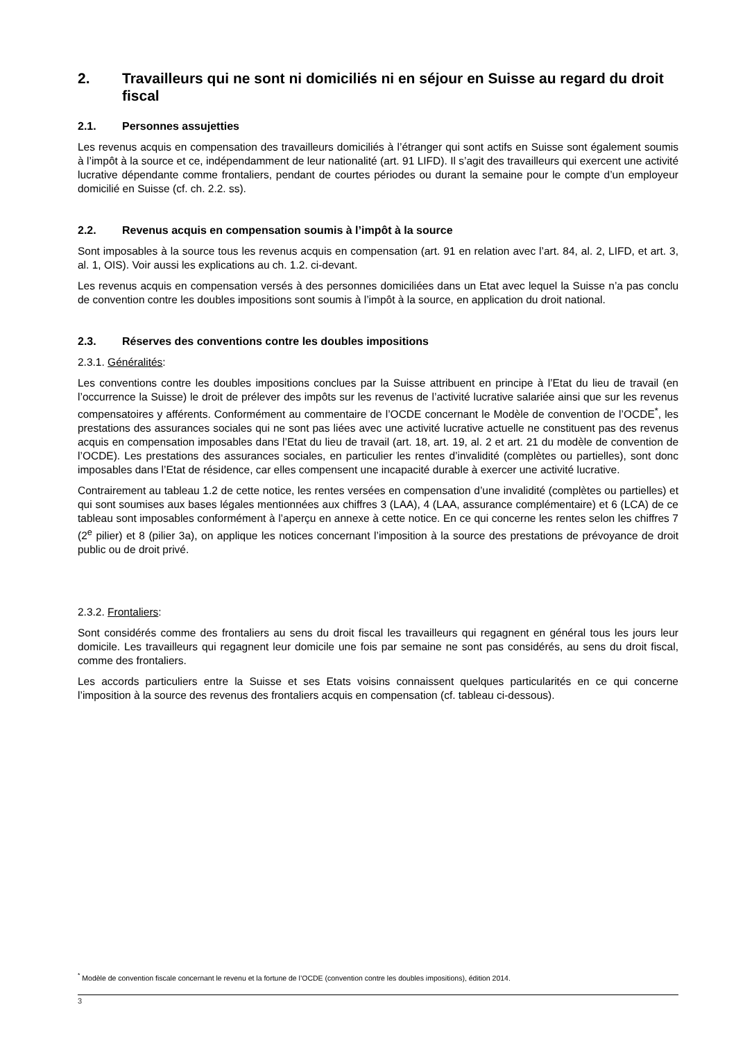2. Travailleurs qui ne sont ni domiciliés ni en séjour en Suisse au regard du droit fiscal
2.1. Personnes assujetties
Les revenus acquis en compensation des travailleurs domiciliés à l’étranger qui sont actifs en Suisse sont également soumis à l’impôt à la source et ce, indépendamment de leur nationalité (art. 91 LIFD). Il s’agit des travailleurs qui exercent une activité lucrative dépendante comme frontaliers, pendant de courtes périodes ou durant la semaine pour le compte d’un employeur domicilié en Suisse (cf. ch. 2.2. ss).
2.2. Revenus acquis en compensation soumis à l’impôt à la source
Sont imposables à la source tous les revenus acquis en compensation (art. 91 en relation avec l’art. 84, al. 2, LIFD, et art. 3, al. 1, OIS). Voir aussi les explications au ch. 1.2. ci-devant.
Les revenus acquis en compensation versés à des personnes domiciliées dans un Etat avec lequel la Suisse n’a pas conclu de convention contre les doubles impositions sont soumis à l’impôt à la source, en application du droit national.
2.3. Réserves des conventions contre les doubles impositions
2.3.1. Généralités:
Les conventions contre les doubles impositions conclues par la Suisse attribuent en principe à l’Etat du lieu de travail (en l’occurrence la Suisse) le droit de prélever des impôts sur les revenus de l’activité lucrative salariée ainsi que sur les revenus compensatoires y afférents. Conformément au commentaire de l’OCDE concernant le Modèle de convention de l’OCDE<sup>*</sup>, les prestations des assurances sociales qui ne sont pas liées avec une activité lucrative actuelle ne constituent pas des revenus acquis en compensation imposables dans l’Etat du lieu de travail (art. 18, art. 19, al. 2 et art. 21 du modèle de convention de l’OCDE). Les prestations des assurances sociales, en particulier les rentes d’invalidité (complètes ou partielles), sont donc imposables dans l’Etat de résidence, car elles compensent une incapacité durable à exercer une activité lucrative.
Contrairement au tableau 1.2 de cette notice, les rentes versées en compensation d’une invalidité (complètes ou partielles) et qui sont soumises aux bases légales mentionnées aux chiffres 3 (LAA), 4 (LAA, assurance complémentaire) et 6 (LCA) de ce tableau sont imposables conformément à l’aperçu en annexe à cette notice. En ce qui concerne les rentes selon les chiffres 7 (2<sup>e</sup> pilier) et 8 (pilier 3a), on applique les notices concernant l’imposition à la source des prestations de prévoyance de droit public ou de droit privé.
2.3.2. Frontaliers:
Sont considérés comme des frontaliers au sens du droit fiscal les travailleurs qui regagnent en général tous les jours leur domicile. Les travailleurs qui regagnent leur domicile une fois par semaine ne sont pas considérés, au sens du droit fiscal, comme des frontaliers.
Les accords particuliers entre la Suisse et ses Etats voisins connaissent quelques particularités en ce qui concerne l’imposition à la source des revenus des frontaliers acquis en compensation (cf. tableau ci-dessous).
<sup>*</sup> Modèle de convention fiscale concernant le revenu et la fortune de l’OCDE (convention contre les doubles impositions), édition 2014.
3